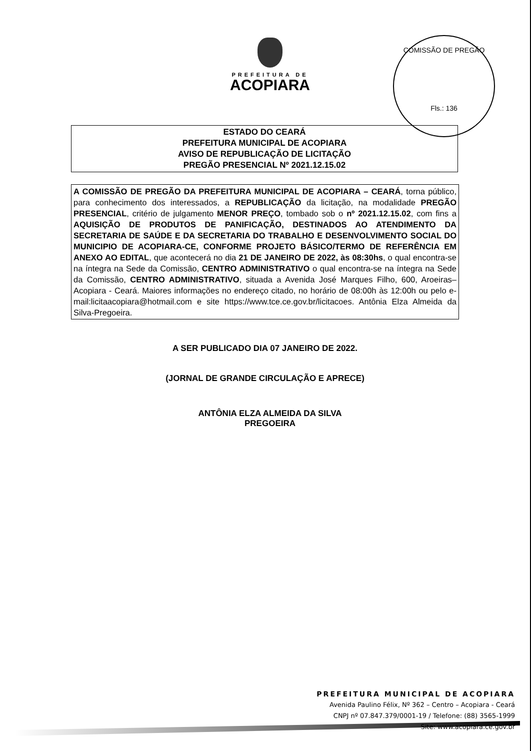COMISSÃO DE PREGÃO
Fls.: 136
PREFEITURA DE
ACOPIARA
ESTADO DO CEARÁ
PREFEITURA MUNICIPAL DE ACOPIARA
AVISO DE REPUBLICAÇÃO DE LICITAÇÃO
PREGÃO PRESENCIAL Nº 2021.12.15.02
A COMISSÃO DE PREGÃO DA PREFEITURA MUNICIPAL DE ACOPIARA – CEARÁ, torna público, para conhecimento dos interessados, a REPUBLICAÇÃO da licitação, na modalidade PREGÃO PRESENCIAL, critério de julgamento MENOR PREÇO, tombado sob o nº 2021.12.15.02, com fins a AQUISIÇÃO DE PRODUTOS DE PANIFICAÇÃO, DESTINADOS AO ATENDIMENTO DA SECRETARIA DE SAÚDE E DA SECRETARIA DO TRABALHO E DESENVOLVIMENTO SOCIAL DO MUNICIPIO DE ACOPIARA-CE, CONFORME PROJETO BÁSICO/TERMO DE REFERÊNCIA EM ANEXO AO EDITAL, que acontecerá no dia 21 DE JANEIRO DE 2022, às 08:30hs, o qual encontra-se na íntegra na Sede da Comissão, CENTRO ADMINISTRATIVO o qual encontra-se na íntegra na Sede da Comissão, CENTRO ADMINISTRATIVO, situada a Avenida José Marques Filho, 600, Aroeiras– Acopiara - Ceará. Maiores informações no endereço citado, no horário de 08:00h às 12:00h ou pelo e-mail:licitaacopiara@hotmail.com e site https://www.tce.ce.gov.br/licitacoes. Antônia Elza Almeida da Silva-Pregoeira.
A SER PUBLICADO DIA 07 JANEIRO DE 2022.
(JORNAL DE GRANDE CIRCULAÇÃO E APRECE)
ANTÔNIA ELZA ALMEIDA DA SILVA
PREGOEIRA
PREFEITURA MUNICIPAL DE ACOPIARA
Avenida Paulino Félix, Nº 362 – Centro – Acopiara - Ceará
CNPJ nº 07.847.379/0001-19 / Telefone: (88) 3565-1999
Site: www.acopiara.ce.gov.br